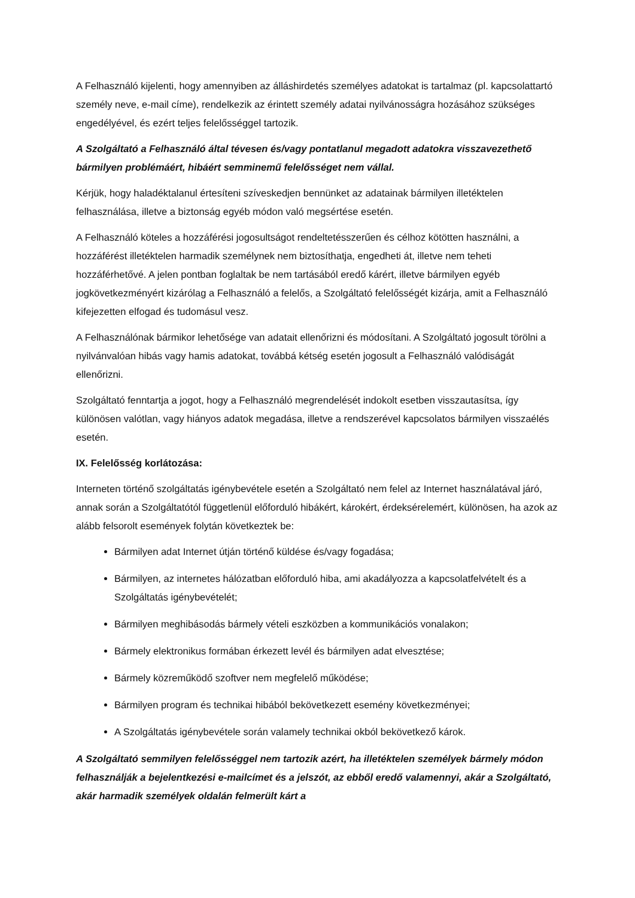A Felhasználó kijelenti, hogy amennyiben az álláshirdetés személyes adatokat is tartalmaz (pl. kapcsolattartó személy neve, e-mail címe), rendelkezik az érintett személy adatai nyilvánosságra hozásához szükséges engedélyével, és ezért teljes felelősséggel tartozik.
A Szolgáltató a Felhasználó által tévesen és/vagy pontatlanul megadott adatokra visszavezethető bármilyen problémáért, hibáért semminemű felelősséget nem vállal.
Kérjük, hogy haladéktalanul értesíteni szíveskedjen bennünket az adatainak bármilyen illetéktelen felhasználása, illetve a biztonság egyéb módon való megsértése esetén.
A Felhasználó köteles a hozzáférési jogosultságot rendeltetésszerűen és célhoz kötötten használni, a hozzáférést illetéktelen harmadik személynek nem biztosíthatja, engedheti át, illetve nem teheti hozzáférhetővé. A jelen pontban foglaltak be nem tartásából eredő kárért, illetve bármilyen egyéb jogkövetkezményért kizárólag a Felhasználó a felelős, a Szolgáltató felelősségét kizárja, amit a Felhasználó kifejezetten elfogad és tudomásul vesz.
A Felhasználónak bármikor lehetősége van adatait ellenőrizni és módosítani. A Szolgáltató jogosult törölni a nyilvánvalóan hibás vagy hamis adatokat, továbbá kétség esetén jogosult a Felhasználó valódiságát ellenőrizni.
Szolgáltató fenntartja a jogot, hogy a Felhasználó megrendelését indokolt esetben visszautasítsa, így különösen valótlan, vagy hiányos adatok megadása, illetve a rendszerével kapcsolatos bármilyen visszaélés esetén.
IX. Felelősség korlátozása:
Interneten történő szolgáltatás igénybevétele esetén a Szolgáltató nem felel az Internet használatával járó, annak során a Szolgáltatótól függetlenül előforduló hibákért, károkért, érdeksérelemért, különösen, ha azok az alább felsorolt események folytán következtek be:
Bármilyen adat Internet útján történő küldése és/vagy fogadása;
Bármilyen, az internetes hálózatban előforduló hiba, ami akadályozza a kapcsolatfelvételt és a Szolgáltatás igénybevételét;
Bármilyen meghibásodás bármely vételi eszközben a kommunikációs vonalakon;
Bármely elektronikus formában érkezett levél és bármilyen adat elvesztése;
Bármely közreműködő szoftver nem megfelelő működése;
Bármilyen program és technikai hibából bekövetkezett esemény következményei;
A Szolgáltatás igénybevétele során valamely technikai okból bekövetkező károk.
A Szolgáltató semmilyen felelősséggel nem tartozik azért, ha illetéktelen személyek bármely módon felhasználják a bejelentkezési e-mailcímet és a jelszót, az ebből eredő valamennyi, akár a Szolgáltató, akár harmadik személyek oldalán felmerült kárt a